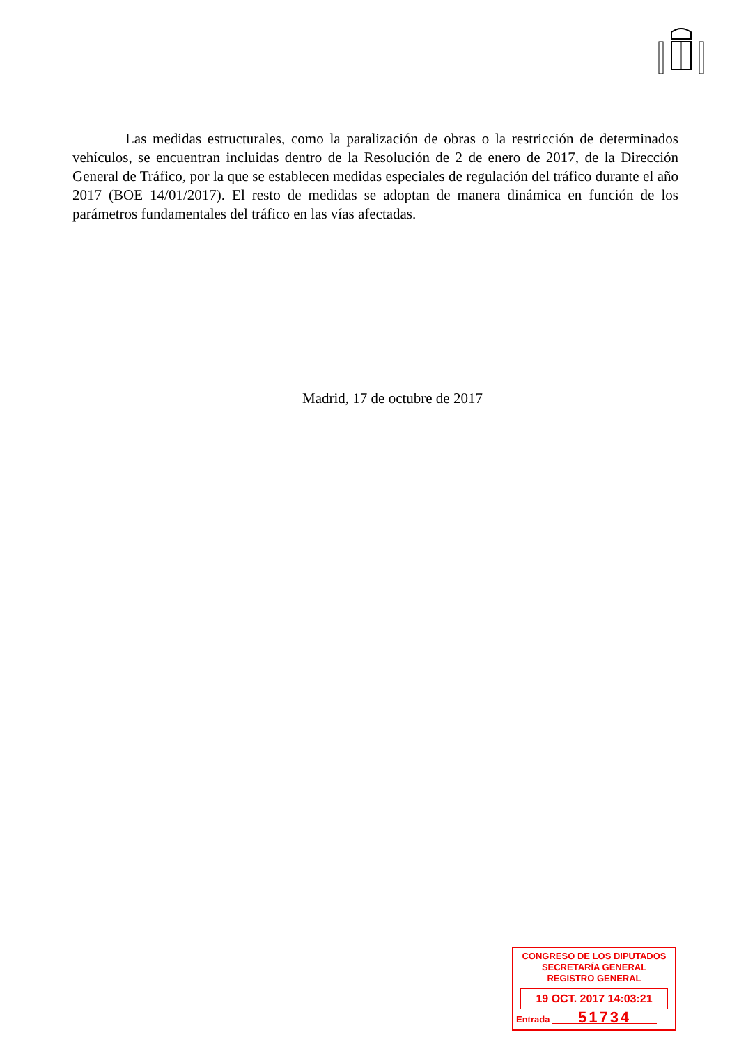Las medidas estructurales, como la paralización de obras o la restricción de determinados vehículos, se encuentran incluidas dentro de la Resolución de 2 de enero de 2017, de la Dirección General de Tráfico, por la que se establecen medidas especiales de regulación del tráfico durante el año 2017 (BOE 14/01/2017). El resto de medidas se adoptan de manera dinámica en función de los parámetros fundamentales del tráfico en las vías afectadas.
Madrid, 17 de octubre de 2017
CONGRESO DE LOS DIPUTADOS
SECRETARÍA GENERAL
REGISTRO GENERAL
19 OCT. 2017 14:03:21
Entrada 51734